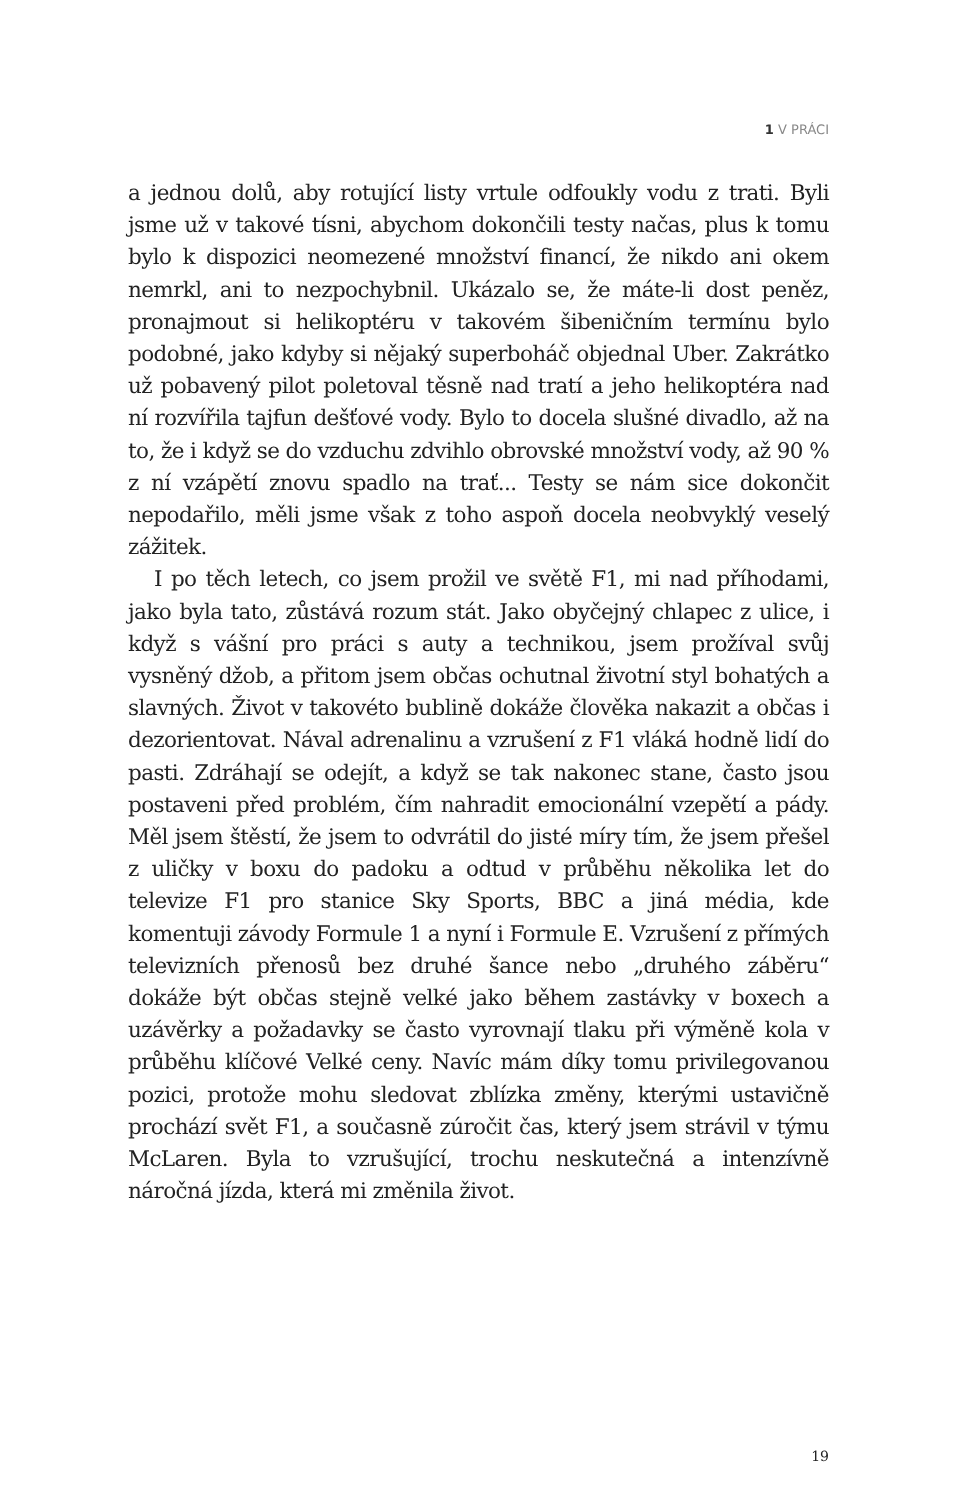1 V PRÁCI
a jednou dolů, aby rotující listy vrtule odfoukly vodu z trati. Byli jsme už v takové tísni, abychom dokončili testy načas, plus k tomu bylo k dispozici neomezené množství financí, že nikdo ani okem nemrkl, ani to nezpochybnil. Ukázalo se, že máte-li dost peněz, pronajmout si helikoptéru v takovém šibeničním termínu bylo podobné, jako kdyby si nějaký superboháč objednal Uber. Zakrátko už pobavený pilot poletoval těsně nad tratí a jeho helikoptéra nad ní rozvířila tajfun dešťové vody. Bylo to docela slušné divadlo, až na to, že i když se do vzduchu zdvihlo obrovské množství vody, až 90 % z ní vzápětí znovu spadlo na trať... Testy se nám sice dokončit nepodařilo, měli jsme však z toho aspoň docela neobvyklý veselý zážitek.
I po těch letech, co jsem prožil ve světě F1, mi nad příhodami, jako byla tato, zůstává rozum stát. Jako obyčejný chlapec z ulice, i když s vášní pro práci s auty a technikou, jsem prožíval svůj vysněný džob, a přitom jsem občas ochutnal životní styl bohatých a slavných. Život v takovéto bublině dokáže člověka nakazit a občas i dezorientovat. Nával adrenalinu a vzrušení z F1 vláká hodně lidí do pasti. Zdráhají se odejít, a když se tak nakonec stane, často jsou postaveni před problém, čím nahradit emocionální vzepětí a pády. Měl jsem štěstí, že jsem to odvrátil do jisté míry tím, že jsem přešel z uličky v boxu do padoku a odtud v průběhu několika let do televize F1 pro stanice Sky Sports, BBC a jiná média, kde komentuji závody Formule 1 a nyní i Formule E. Vzrušení z přímých televizních přenosů bez druhé šance nebo „druhého záběru“ dokáže být občas stejně velké jako během zastávky v boxech a uzávěrky a požadavky se často vyrovnají tlaku při výměně kola v průběhu klíčové Velké ceny. Navíc mám díky tomu privilegovanou pozici, protože mohu sledovat zblízka změny, kterými ustavičně prochází svět F1, a současně zúročit čas, který jsem strávil v týmu McLaren. Byla to vzrušující, trochu neskutečná a intenzívně náročná jízda, která mi změnila život.
19